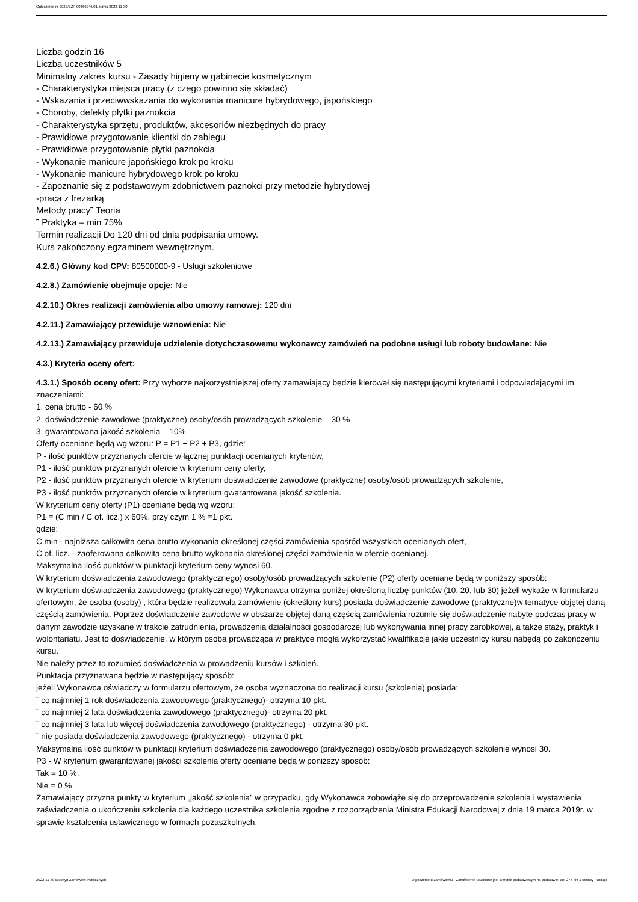Ogłoszenie nr 2022/BZP 00466946/01 z dnia 2022-11-30
Liczba godzin 16
Liczba uczestników 5
Minimalny zakres kursu - Zasady higieny w gabinecie kosmetycznym
- Charakterystyka miejsca pracy (z czego powinno się składać)
- Wskazania i przeciwwskazania do wykonania manicure hybrydowego, japońskiego
- Choroby, defekty płytki paznokcia
- Charakterystyka sprzętu, produktów, akcesoriów niezbędnych do pracy
- Prawidłowe przygotowanie klientki do zabiegu
- Prawidłowe przygotowanie płytki paznokcia
- Wykonanie manicure japońskiego krok po kroku
- Wykonanie manicure hybrydowego krok po kroku
- Zapoznanie się z podstawowym zdobnictwem paznokci przy metodzie hybrydowej
-praca z frezarką
Metody pracy˜ Teoria
˜ Praktyka – min 75%
Termin realizacji Do 120 dni od dnia podpisania umowy.
Kurs zakończony egzaminem wewnętrznym.
4.2.6.) Główny kod CPV: 80500000-9 - Usługi szkoleniowe
4.2.8.) Zamówienie obejmuje opcje: Nie
4.2.10.) Okres realizacji zamówienia albo umowy ramowej: 120 dni
4.2.11.) Zamawiający przewiduje wznowienia: Nie
4.2.13.) Zamawiający przewiduje udzielenie dotychczasowemu wykonawcy zamówień na podobne usługi lub roboty budowlane: Nie
4.3.) Kryteria oceny ofert:
4.3.1.) Sposób oceny ofert: Przy wyborze najkorzystniejszej oferty zamawiający będzie kierował się następującymi kryteriami i odpowiadającymi im znaczeniami:
1. cena brutto - 60 %
2. doświadczenie zawodowe (praktyczne) osoby/osób prowadzących szkolenie – 30 %
3. gwarantowana jakość szkolenia – 10%
Oferty oceniane będą wg wzoru: P = P1 + P2 + P3, gdzie:
P - ilość punktów przyznanych ofercie w łącznej punktacji ocenianych kryteriów,
P1 - ilość punktów przyznanych ofercie w kryterium ceny oferty,
P2 - ilość punktów przyznanych ofercie w kryterium doświadczenie zawodowe (praktyczne) osoby/osób prowadzących szkolenie,
P3 - ilość punktów przyznanych ofercie w kryterium gwarantowana jakość szkolenia.
W kryterium ceny oferty (P1) oceniane będą wg wzoru:
P1 = (C min / C of. licz.) x 60%, przy czym 1 % =1 pkt.
gdzie:
C min - najniższa całkowita cena brutto wykonania określonej części zamówienia spośród wszystkich ocenianych ofert,
C of. licz. - zaoferowana całkowita cena brutto wykonania określonej części zamówienia w ofercie ocenianej.
Maksymalna ilość punktów w punktacji kryterium ceny wynosi 60.
W kryterium doświadczenia zawodowego (praktycznego) osoby/osób prowadzących szkolenie (P2) oferty oceniane będą w poniższy sposób:
W kryterium doświadczenia zawodowego (praktycznego) Wykonawca otrzyma poniżej określoną liczbę punktów (10, 20, lub 30) jeżeli wykaże w formularzu ofertowym, że osoba (osoby) , która będzie realizowała zamówienie (określony kurs) posiada doświadczenie zawodowe (praktyczne)w tematyce objętej daną częścią zamówienia. Poprzez doświadczenie zawodowe w obszarze objętej daną częścią zamówienia rozumie się doświadczenie nabyte podczas pracy w danym zawodzie uzyskane w trakcie zatrudnienia, prowadzenia działalności gospodarczej lub wykonywania innej pracy zarobkowej, a także staży, praktyk i wolontariatu. Jest to doświadczenie, w którym osoba prowadząca w praktyce mogła wykorzystać kwalifikacje jakie uczestnicy kursu nabędą po zakończeniu kursu.
Nie należy przez to rozumieć doświadczenia w prowadzeniu kursów i szkoleń.
Punktacja przyznawana będzie w następujący sposób:
jeżeli Wykonawca oświadczy w formularzu ofertowym, że osoba wyznaczona do realizacji kursu (szkolenia) posiada:
˜ co najmniej 1 rok doświadczenia zawodowego (praktycznego)- otrzyma 10 pkt.
˜ co najmniej 2 lata doświadczenia zawodowego (praktycznego)- otrzyma 20 pkt.
˜ co najmniej 3 lata lub więcej doświadczenia zawodowego (praktycznego) - otrzyma 30 pkt.
˜ nie posiada doświadczenia zawodowego (praktycznego) - otrzyma 0 pkt.
Maksymalna ilość punktów w punktacji kryterium doświadczenia zawodowego (praktycznego) osoby/osób prowadzących szkolenie wynosi 30.
P3 - W kryterium gwarantowanej jakości szkolenia oferty oceniane będą w poniższy sposób:
Tak = 10 %,
Nie = 0 %
Zamawiający przyzna punkty w kryterium „jakość szkolenia” w przypadku, gdy Wykonawca zobowiąże się do przeprowadzenie szkolenia i wystawienia zaświadczenia o ukończeniu szkolenia dla każdego uczestnika szkolenia zgodne z rozporządzenia Ministra Edukacji Narodowej z dnia 19 marca 2019r. w sprawie kształcenia ustawicznego w formach pozaszkolnych.
2022-11-30 Biuletyn Zamówień Publicznych Ogłoszenie o zamówieniu - Zamówienie udzielane jest w trybie podstawowym na podstawie: art. 275 pkt 1 ustawy - Usługi